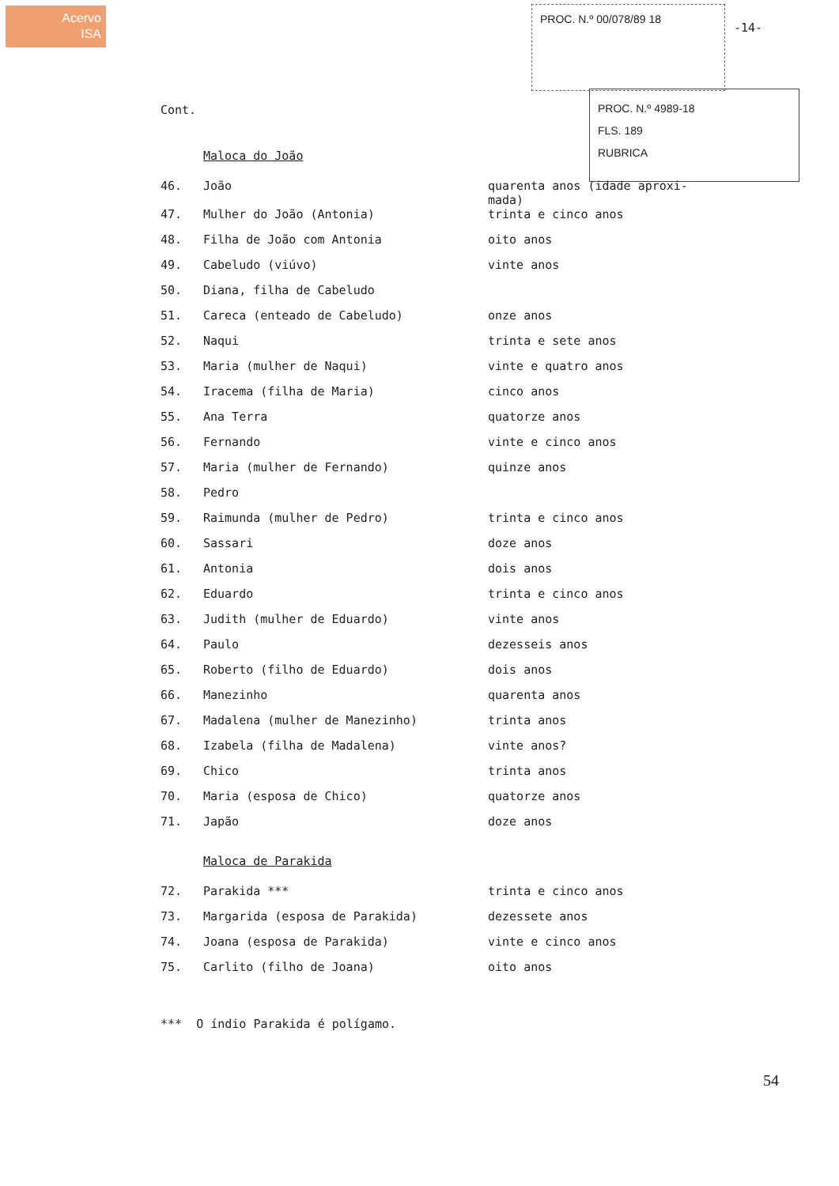Acervo
ISA
PROC. N.º 00/078/89 18
-14-
PROC. N.º 4989-18
FLS. 189
RUBRICA
Cont.
Maloca do João
| 46. | João | quarenta anos (idade aproxi- mada) |
| 47. | Mulher do João (Antonia) | trinta e cinco anos |
| 48. | Filha de João com Antonia | oito anos |
| 49. | Cabeludo (viúvo) | vinte anos |
| 50. | Diana, filha de Cabeludo | |
| 51. | Careca (enteado de Cabeludo) | onze anos |
| 52. | Naqui | trinta e sete anos |
| 53. | Maria (mulher de Naqui) | vinte e quatro anos |
| 54. | Iracema (filha de Maria) | cinco anos |
| 55. | Ana Terra | quatorze anos |
| 56. | Fernando | vinte e cinco anos |
| 57. | Maria (mulher de Fernando) | quinze anos |
| 58. | Pedro | |
| 59. | Raimunda (mulher de Pedro) | trinta e cinco anos |
| 60. | Sassari | doze anos |
| 61. | Antonia | dois anos |
| 62. | Eduardo | trinta e cinco anos |
| 63. | Judith (mulher de Eduardo) | vinte anos |
| 64. | Paulo | dezesseis anos |
| 65. | Roberto (filho de Eduardo) | dois anos |
| 66. | Manezinho | quarenta anos |
| 67. | Madalena (mulher de Manezinho) | trinta anos |
| 68. | Izabela (filha de Madalena) | vinte anos? |
| 69. | Chico | trinta anos |
| 70. | Maria (esposa de Chico) | quatorze anos |
| 71. | Japão | doze anos |
Maloca de Parakida
| 72. | Parakida *** | trinta e cinco anos |
| 73. | Margarida (esposa de Parakida) | dezessete anos |
| 74. | Joana (esposa de Parakida) | vinte e cinco anos |
| 75. | Carlito (filho de Joana) | oito anos |
*** O índio Parakida é polígamo.
54